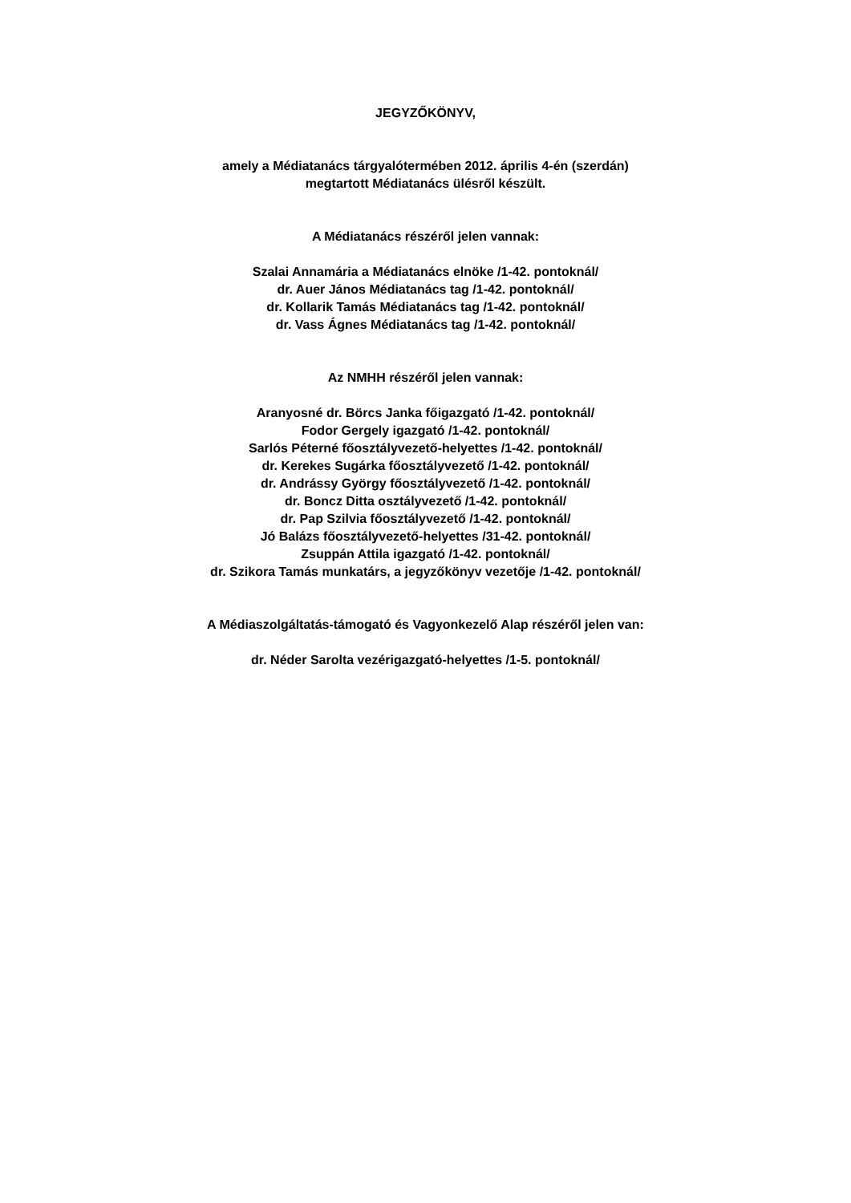JEGYZŐKÖNYV,
amely a Médiatanács tárgyalótermében 2012. április 4-én (szerdán)
megtartott Médiatanács ülésről készült.
A Médiatanács részéről jelen vannak:
Szalai Annamária a Médiatanács elnöke /1-42. pontoknál/
dr. Auer János Médiatanács tag /1-42. pontoknál/
dr. Kollarik Tamás Médiatanács tag /1-42. pontoknál/
dr. Vass Ágnes Médiatanács tag /1-42. pontoknál/
Az NMHH részéről jelen vannak:
Aranyosné dr. Börcs Janka főigazgató /1-42. pontoknál/
Fodor Gergely igazgató /1-42. pontoknál/
Sarlós Péterné főosztályvezető-helyettes /1-42. pontoknál/
dr. Kerekes Sugárka főosztályvezető /1-42. pontoknál/
dr. Andrássy György főosztályvezető /1-42. pontoknál/
dr. Boncz Ditta osztályvezető /1-42. pontoknál/
dr. Pap Szilvia főosztályvezető /1-42. pontoknál/
Jó Balázs főosztályvezető-helyettes /31-42. pontoknál/
Zsuppán Attila igazgató /1-42. pontoknál/
dr. Szikora Tamás munkatárs, a jegyzőkönyv vezetője /1-42. pontoknál/
A Médiaszolgáltatás-támogató és Vagyonkezelő Alap részéről jelen van:
dr. Néder Sarolta vezérigazgató-helyettes /1-5. pontoknál/